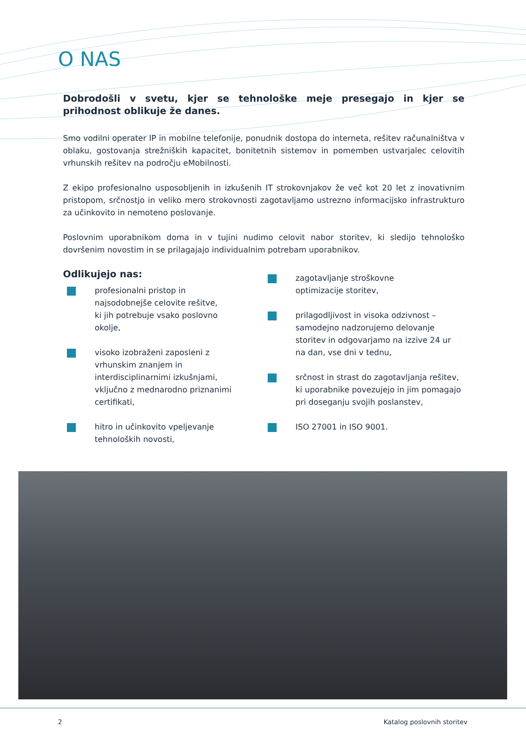O NAS
Dobrodošli v svetu, kjer se tehnološke meje presegajo in kjer se prihodnost oblikuje že danes.
Smo vodilni operater IP in mobilne telefonije, ponudnik dostopa do interneta, rešitev računalništva v oblaku, gostovanja strežniških kapacitet, bonitetnih sistemov in pomemben ustvarjalec celovitih vrhunskih rešitev na področju eMobilnosti.
Z ekipo profesionalno usposobljenih in izkušenih IT strokovnjakov že več kot 20 let z inovativnim pristopom, srčnostjo in veliko mero strokovnosti zagotavljamo ustrezno informacijsko infrastrukturo za učinkovito in nemoteno poslovanje.
Poslovnim uporabnikom doma in v tujini nudimo celovit nabor storitev, ki sledijo tehnološko dovršenim novostim in se prilagajajo individualnim potrebam uporabnikov.
Odlikujejo nas:
profesionalni pristop in
najsodobnejše celovite rešitve,
ki jih potrebuje vsako poslovno
okolje,
visoko izobraženi zaposleni z
vrhunskim znanjem in
interdisciplinarnimi izkušnjami,
vključno z mednarodno priznanimi
certifikati,
hitro in učinkovito vpeljevanje
tehnoloških novosti,
zagotavljanje stroškovne
optimizacije storitev,
prilagodljivost in visoka odzivnost – samodejno nadzorujemo delovanje storitev in odgovarjamo na izzive 24 ur na dan, vse dni v tednu,
srčnost in strast do zagotavljanja rešitev, ki uporabnike povezujejo in jim pomagajo pri doseganju svojih poslanstev,
ISO 27001 in ISO 9001.
2 Katalog poslovnih storitev